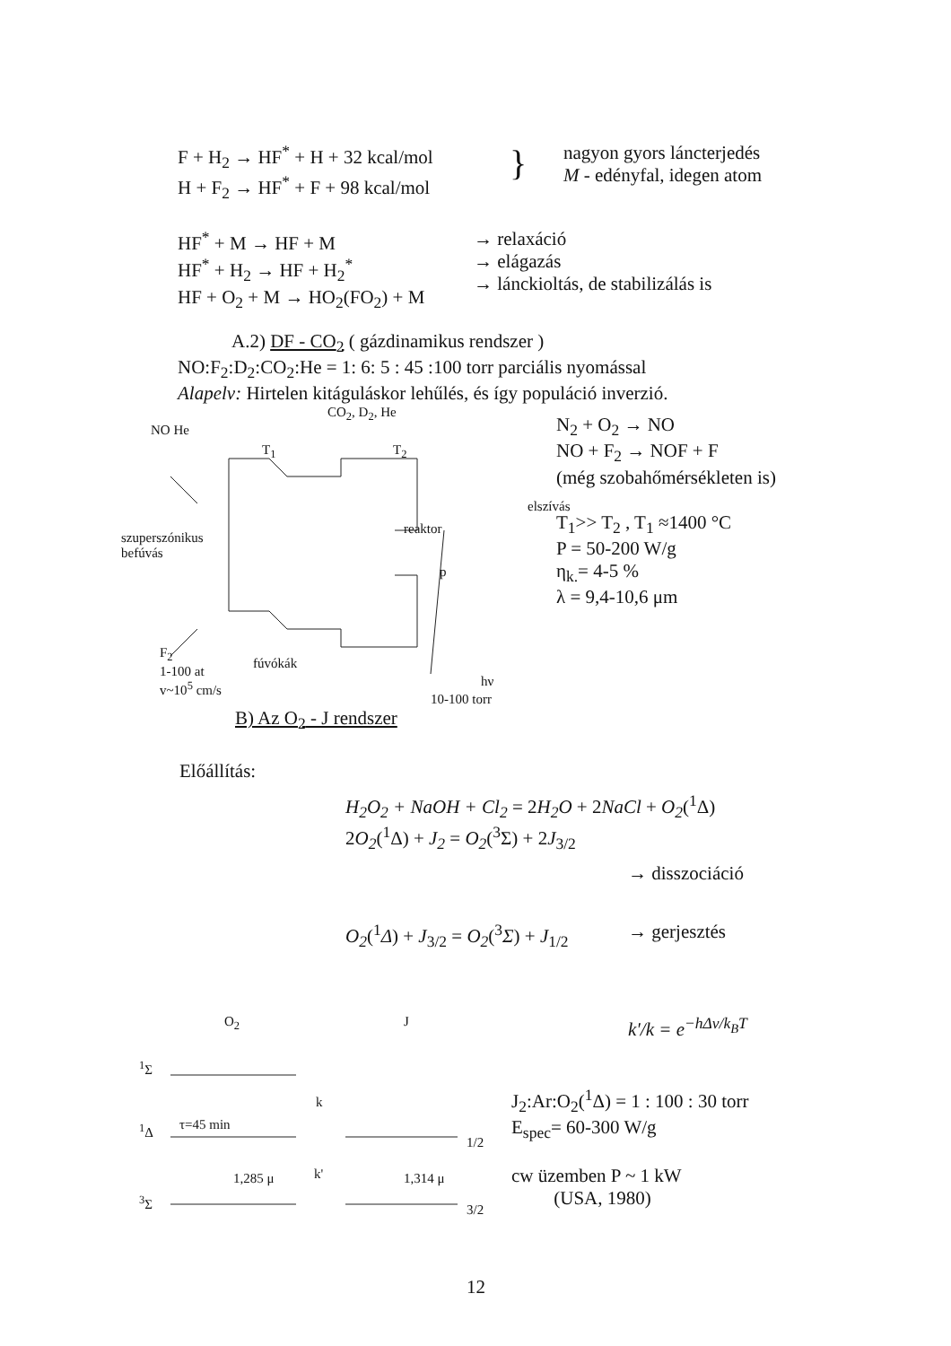F + H<sub>2</sub> → HF<sup>*</sup> + H + 32 kcal/mol
H + F<sub>2</sub> → HF<sup>*</sup> + F + 98 kcal/mol
}
nagyon gyors láncterjedés
M - edényfal, idegen atom
HF<sup>*</sup> + M → HF + M
HF<sup>*</sup> + H<sub>2</sub> → HF + H<sub>2</sub><sup>*</sup>
HF + O<sub>2</sub> + M → HO<sub>2</sub>(FO<sub>2</sub>) + M
→ relaxáció
→ elágazás
→ lánckioltás, de stabilizálás is
A.2) DF - CO<sub>2</sub> ( gázdinamikus rendszer )
NO:F<sub>2</sub>:D<sub>2</sub>:CO<sub>2</sub>:He = 1: 6: 5 : 45 :100 torr parciális nyomással
Alapelv: Hirtelen kitáguláskor lehűlés, és így populáció inverzió.
CO<sub>2</sub>, D<sub>2</sub>, He
NO He
T<sub>1</sub> T<sub>2</sub>
elszívás
reaktor
szuperszónikus
befúvás
p
F<sub>2</sub>
1-100 at
v~10<sup>5</sup> cm/s
fúvókák
hν
N<sub>2</sub> + O<sub>2</sub> → NO
NO + F<sub>2</sub> → NOF + F
(még szobahőmérsékleten is)
T<sub>1</sub>>> T<sub>2</sub> , T<sub>1</sub> ≈1400 °C
P = 50-200 W/g
η<sub>k.</sub>= 4-5 %
λ = 9,4-10,6 μm
10-100 torr
B) Az O<sub>2</sub> - J rendszer
Előállítás:
H<sub>2</sub>O<sub>2</sub> + NaOH + Cl<sub>2</sub> = 2H<sub>2</sub>O + 2NaCl + O<sub>2</sub>(<sup>1</sup>Δ)
2O<sub>2</sub>(<sup>1</sup>Δ) + J<sub>2</sub> = O<sub>2</sub>(<sup>3</sup>Σ) + 2J<sub>3/2</sub>
→ disszociáció
O<sub>2</sub>(<sup>1</sup>Δ) + J<sub>3/2</sub> = O<sub>2</sub>(<sup>3</sup>Σ) + J<sub>1/2</sub>
→ gerjesztés
O<sub>2</sub> J
<sup>1</sup> Σ
k
<sup>1</sup> Δ τ=45 min
1/2
1,285 μ k' 1,314 μ
<sup>3</sup> Σ
3/2
k'/k = e<sup>−hΔν/k<sub>B</sub>T</sup>
J<sub>2</sub>:Ar:O<sub>2</sub>(<sup>1</sup>Δ) = 1 : 100 : 30 torr
E<sub>spec</sub>= 60-300 W/g
cw üzemben P ~ 1 kW
(USA, 1980)
12